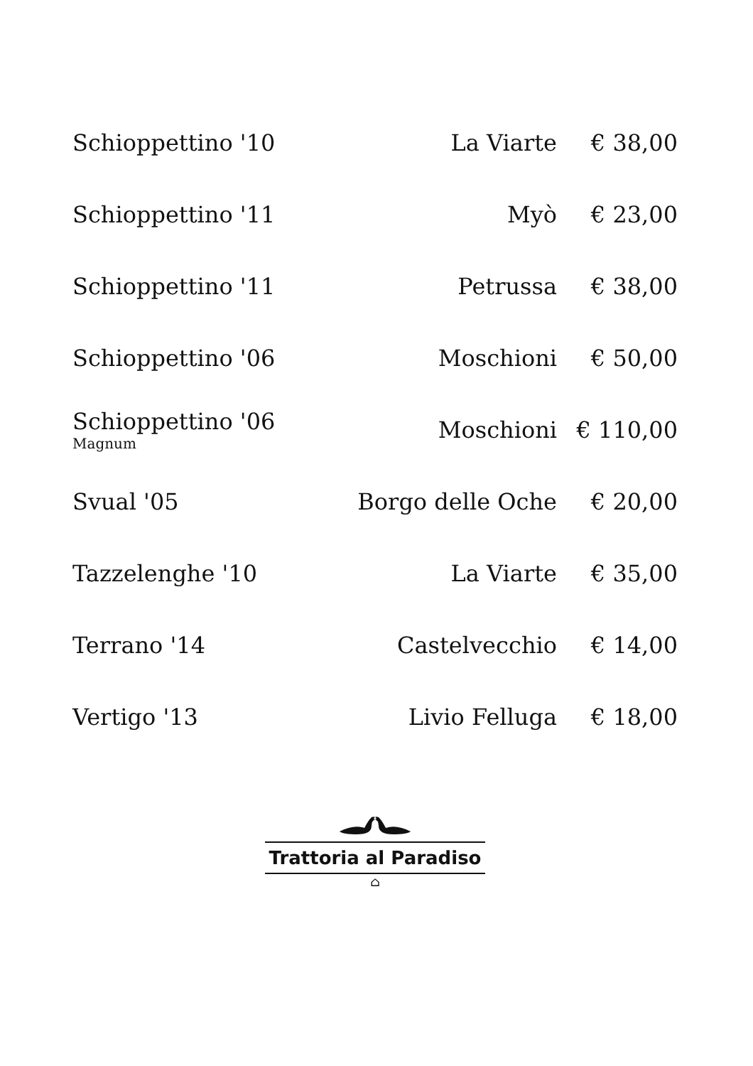| Schioppettino '10 | La Viarte | € 38,00 |
| Schioppettino '11 | Myò | € 23,00 |
| Schioppettino '11 | Petrussa | € 38,00 |
| Schioppettino '06 | Moschioni | € 50,00 |
| Schioppettino '06 Magnum | Moschioni | € 110,00 |
| Svual '05 | Borgo delle Oche | € 20,00 |
| Tazzelenghe '10 | La Viarte | € 35,00 |
| Terrano '14 | Castelvecchio | € 14,00 |
| Vertigo '13 | Livio Felluga | € 18,00 |
Trattoria al Paradiso
⌂